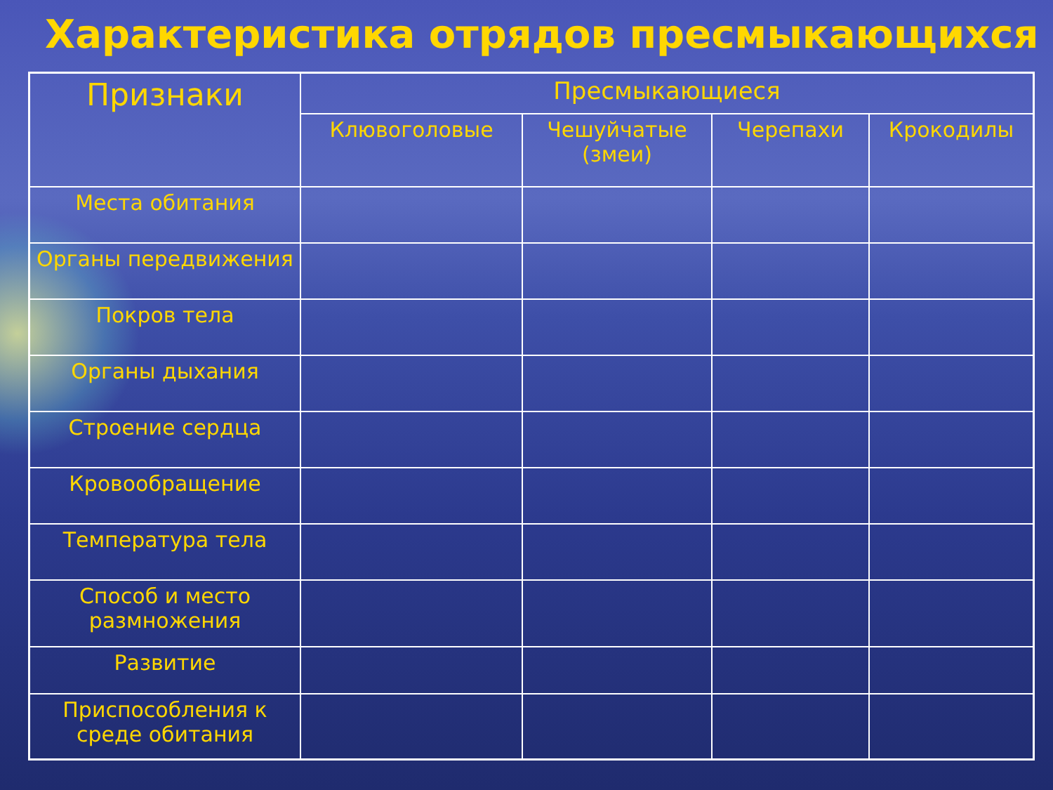Характеристика отрядов пресмыкающихся
| Признаки | Пресмыкающиеся | | | |
| --- | --- | --- | --- | --- |
| | Клювоголовые | Чешуйчатые (змеи) | Черепахи | Крокодилы |
| Места обитания | | | | |
| Органы передвижения | | | | |
| Покров тела | | | | |
| Органы дыхания | | | | |
| Строение сердца | | | | |
| Кровообращение | | | | |
| Температура тела | | | | |
| Способ и место размножения | | | | |
| Развитие | | | | |
| Приспособления к среде обитания | | | | |